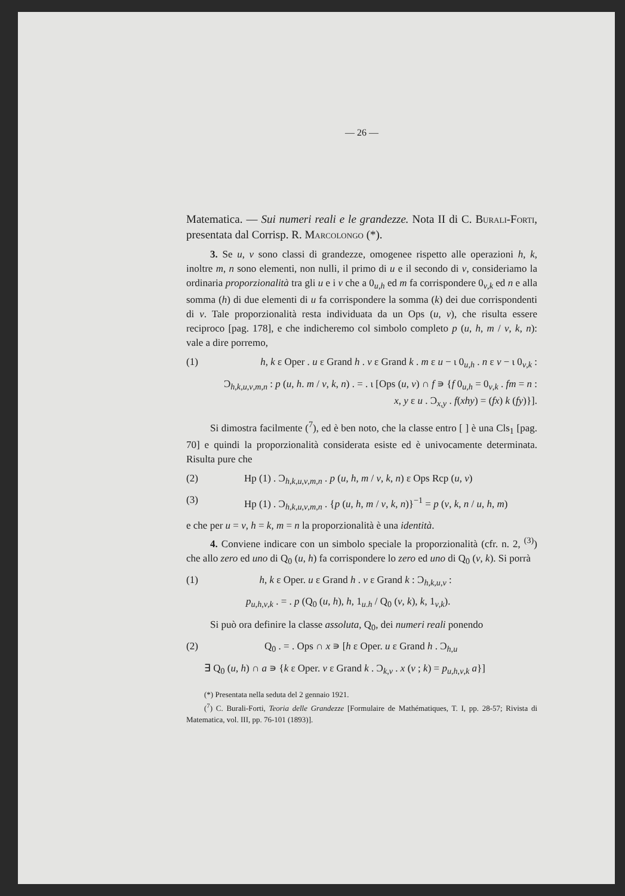— 26 —
Matematica. — Sui numeri reali e le grandezze. Nota II di C. Burali-Forti, presentata dal Corrisp. R. Marcolongo (*).
3. Se u, v sono classi di grandezze, omogenee rispetto alle operazioni h, k, inoltre m, n sono elementi, non nulli, il primo di u e il secondo di v, consideriamo la ordinaria proporzionalità tra gli u e i v che a 0<sub>u,h</sub> ed m fa corrispondere 0<sub>v,k</sub> ed n e alla somma (h) di due elementi di u fa corrispondere la somma (k) dei due corrispondenti di v. Tale proporzionalità resta individuata da un Ops (u, v), che risulta essere reciproco [pag. 178], e che indicheremo col simbolo completo p (u, h, m / v, k, n): vale a dire porremo,
(1) h, k ε Oper . u ε Grand h . v ε Grand k . m ε u − ι 0<sub>u,h</sub> . n ε v − ι 0<sub>v,k</sub> :
Ɔ<sub>h,k,u,v,m,n</sub> : p (u, h. m / v, k, n) . = . ι [Ops (u, v) ∩ f ∍ {f 0<sub>u,h</sub> = 0<sub>v,k</sub> . fm = n :
x, y ε u . Ɔ<sub>x,y</sub> . f(xhy) = (fx) k (fy)}].
Si dimostra facilmente (<sup>7</sup>), ed è ben noto, che la classe entro [ ] è una Cls<sub>1</sub> [pag. 70] e quindi la proporzionalità considerata esiste ed è univocamente determinata. Risulta pure che
(2) Hp (1) . Ɔ<sub>h,k,u,v,m,n</sub> . p (u, h, m / v, k, n) ε Ops Rcp (u, v)
(3) Hp (1) . Ɔ<sub>h,k,u,v,m,n</sub> . {p (u, h, m / v, k, n)}<sup>−1</sup> = p (v, k, n / u, h, m)
e che per u = v, h = k, m = n la proporzionalità è una identità.
4. Conviene indicare con un simbolo speciale la proporzionalità (cfr. n. 2, <sup>(3)</sup>) che allo zero ed uno di Q<sub>0</sub> (u, h) fa corrispondere lo zero ed uno di Q<sub>0</sub> (v, k). Si porrà
(1) h, k ε Oper. u ε Grand h . v ε Grand k : Ɔ<sub>h,k,u,v</sub> :
p<sub>u,h,v,k</sub> . = . p (Q<sub>0</sub> (u, h), h, 1<sub>u.h</sub> / Q<sub>0</sub> (v, k), k, 1<sub>v,k</sub>).
Si può ora definire la classe assoluta, Q<sub>0</sub>, dei numeri reali ponendo
(2) Q<sub>0</sub> . = . Ops ∩ x ∍ [h ε Oper. u ε Grand h . Ɔ<sub>h,u</sub>
∃ Q<sub>0</sub> (u, h) ∩ a ∍ {k ε Oper. v ε Grand k . Ɔ<sub>k,v</sub> . x (v ; k) = p<sub>u,h,v,k</sub> a}]
(*) Presentata nella seduta del 2 gennaio 1921.
(<sup>7</sup>) C. Burali-Forti, Teoria delle Grandezze [Formulaire de Mathématiques, T. I, pp. 28-57; Rivista di Matematica, vol. III, pp. 76-101 (1893)].